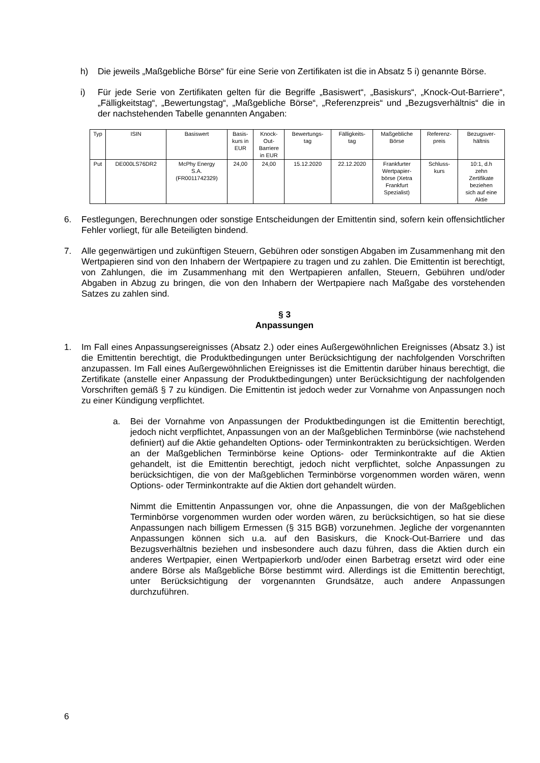h) Die jeweils „Maßgebliche Börse“ für eine Serie von Zertifikaten ist die in Absatz 5 i) genannte Börse.
i) Für jede Serie von Zertifikaten gelten für die Begriffe „Basiswert“, „Basiskurs“, „Knock-Out-Barriere“, „Fälligkeitstag“, „Bewertungstag“, „Maßgebliche Börse“, „Referenzpreis“ und „Bezugsverhältnis“ die in der nachstehenden Tabelle genannten Angaben:
| Typ | ISIN | Basiswert | Basis- kurs in EUR | Knock- Out- Barriere in EUR | Bewertungs- tag | Fälligkeits- tag | Maßgebliche Börse | Referenz- preis | Bezugsver- hältnis |
| --- | --- | --- | --- | --- | --- | --- | --- | --- | --- |
| Put | DE000LS76DR2 | McPhy Energy S.A. (FR0011742329) | 24,00 | 24,00 | 15.12.2020 | 22.12.2020 | Frankfurter Wertpapier- börse (Xetra Frankfurt Spezialist) | Schluss- kurs | 10:1, d.h zehn Zertifikate beziehen sich auf eine Aktie |
6. Festlegungen, Berechnungen oder sonstige Entscheidungen der Emittentin sind, sofern kein offensichtlicher Fehler vorliegt, für alle Beteiligten bindend.
7. Alle gegenwärtigen und zukünftigen Steuern, Gebühren oder sonstigen Abgaben im Zusammenhang mit den Wertpapieren sind von den Inhabern der Wertpapiere zu tragen und zu zahlen. Die Emittentin ist berechtigt, von Zahlungen, die im Zusammenhang mit den Wertpapieren anfallen, Steuern, Gebühren und/oder Abgaben in Abzug zu bringen, die von den Inhabern der Wertpapiere nach Maßgabe des vorstehenden Satzes zu zahlen sind.
§ 3
Anpassungen
1. Im Fall eines Anpassungsereignisses (Absatz 2.) oder eines Außergewöhnlichen Ereignisses (Absatz 3.) ist die Emittentin berechtigt, die Produktbedingungen unter Berücksichtigung der nachfolgenden Vorschriften anzupassen. Im Fall eines Außergewöhnlichen Ereignisses ist die Emittentin darüber hinaus berechtigt, die Zertifikate (anstelle einer Anpassung der Produktbedingungen) unter Berücksichtigung der nachfolgenden Vorschriften gemäß § 7 zu kündigen. Die Emittentin ist jedoch weder zur Vornahme von Anpassungen noch zu einer Kündigung verpflichtet.
a. Bei der Vornahme von Anpassungen der Produktbedingungen ist die Emittentin berechtigt, jedoch nicht verpflichtet, Anpassungen von an der Maßgeblichen Terminbörse (wie nachstehend definiert) auf die Aktie gehandelten Options- oder Terminkontrakten zu berücksichtigen. Werden an der Maßgeblichen Terminbörse keine Options- oder Terminkontrakte auf die Aktien gehandelt, ist die Emittentin berechtigt, jedoch nicht verpflichtet, solche Anpassungen zu berücksichtigen, die von der Maßgeblichen Terminbörse vorgenommen worden wären, wenn Options- oder Terminkontrakte auf die Aktien dort gehandelt würden.
Nimmt die Emittentin Anpassungen vor, ohne die Anpassungen, die von der Maßgeblichen Terminbörse vorgenommen wurden oder worden wären, zu berücksichtigen, so hat sie diese Anpassungen nach billigem Ermessen (§ 315 BGB) vorzunehmen. Jegliche der vorgenannten Anpassungen können sich u.a. auf den Basiskurs, die Knock-Out-Barriere und das Bezugsverhältnis beziehen und insbesondere auch dazu führen, dass die Aktien durch ein anderes Wertpapier, einen Wertpapierkorb und/oder einen Barbetrag ersetzt wird oder eine andere Börse als Maßgebliche Börse bestimmt wird. Allerdings ist die Emittentin berechtigt, unter Berücksichtigung der vorgenannten Grundsätze, auch andere Anpassungen durchzuführen.
6